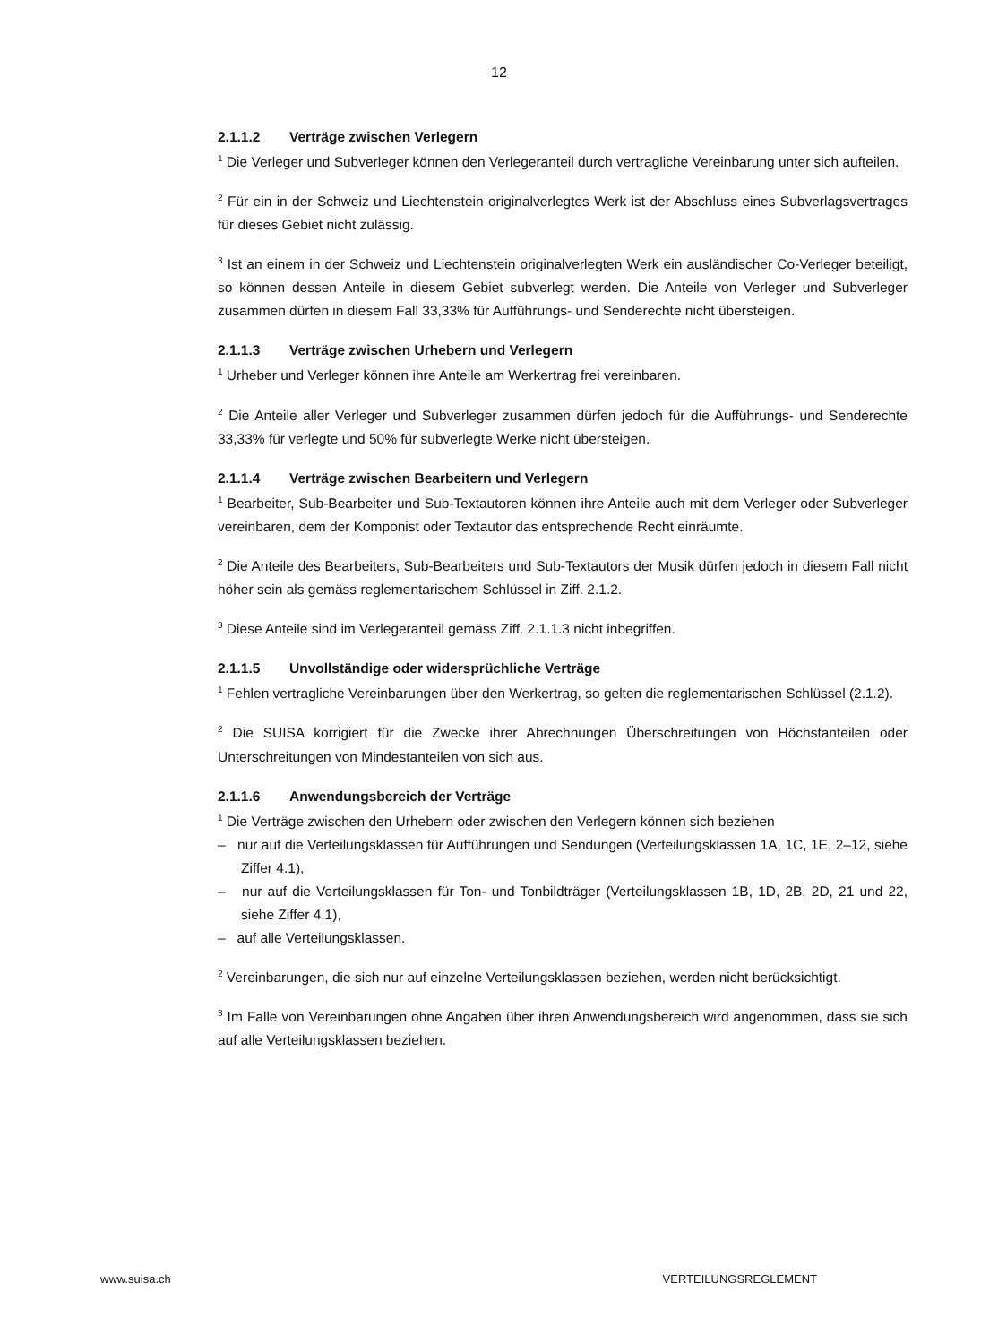12
2.1.1.2 Verträge zwischen Verlegern
<sup>1</sup> Die Verleger und Subverleger können den Verlegeranteil durch vertragliche Vereinbarung unter sich aufteilen.
<sup>2</sup> Für ein in der Schweiz und Liechtenstein originalverlegtes Werk ist der Abschluss eines Subverlagsvertrages für dieses Gebiet nicht zulässig.
<sup>3</sup> Ist an einem in der Schweiz und Liechtenstein originalverlegten Werk ein ausländischer Co-Verleger beteiligt, so können dessen Anteile in diesem Gebiet subverlegt werden. Die Anteile von Verleger und Subverleger zusammen dürfen in diesem Fall 33,33% für Aufführungs- und Senderechte nicht übersteigen.
2.1.1.3 Verträge zwischen Urhebern und Verlegern
<sup>1</sup> Urheber und Verleger können ihre Anteile am Werkertrag frei vereinbaren.
<sup>2</sup> Die Anteile aller Verleger und Subverleger zusammen dürfen jedoch für die Aufführungs- und Senderechte 33,33% für verlegte und 50% für subverlegte Werke nicht übersteigen.
2.1.1.4 Verträge zwischen Bearbeitern und Verlegern
<sup>1</sup> Bearbeiter, Sub-Bearbeiter und Sub-Textautoren können ihre Anteile auch mit dem Verleger oder Subverleger vereinbaren, dem der Komponist oder Textautor das entsprechende Recht einräumte.
<sup>2</sup> Die Anteile des Bearbeiters, Sub-Bearbeiters und Sub-Textautors der Musik dürfen jedoch in diesem Fall nicht höher sein als gemäss reglementarischem Schlüssel in Ziff. 2.1.2.
<sup>3</sup> Diese Anteile sind im Verlegeranteil gemäss Ziff. 2.1.1.3 nicht inbegriffen.
2.1.1.5 Unvollständige oder widersprüchliche Verträge
<sup>1</sup> Fehlen vertragliche Vereinbarungen über den Werkertrag, so gelten die reglementarischen Schlüssel (2.1.2).
<sup>2</sup> Die SUISA korrigiert für die Zwecke ihrer Abrechnungen Überschreitungen von Höchstanteilen oder Unterschreitungen von Mindestanteilen von sich aus.
2.1.1.6 Anwendungsbereich der Verträge
<sup>1</sup> Die Verträge zwischen den Urhebern oder zwischen den Verlegern können sich beziehen
– nur auf die Verteilungsklassen für Aufführungen und Sendungen (Verteilungsklassen 1A, 1C, 1E, 2–12, siehe Ziffer 4.1),
– nur auf die Verteilungsklassen für Ton- und Tonbildträger (Verteilungsklassen 1B, 1D, 2B, 2D, 21 und 22, siehe Ziffer 4.1),
– auf alle Verteilungsklassen.
<sup>2</sup> Vereinbarungen, die sich nur auf einzelne Verteilungsklassen beziehen, werden nicht berücksichtigt.
<sup>3</sup> Im Falle von Vereinbarungen ohne Angaben über ihren Anwendungsbereich wird angenommen, dass sie sich auf alle Verteilungsklassen beziehen.
www.suisa.ch VERTEILUNGSREGLEMENT